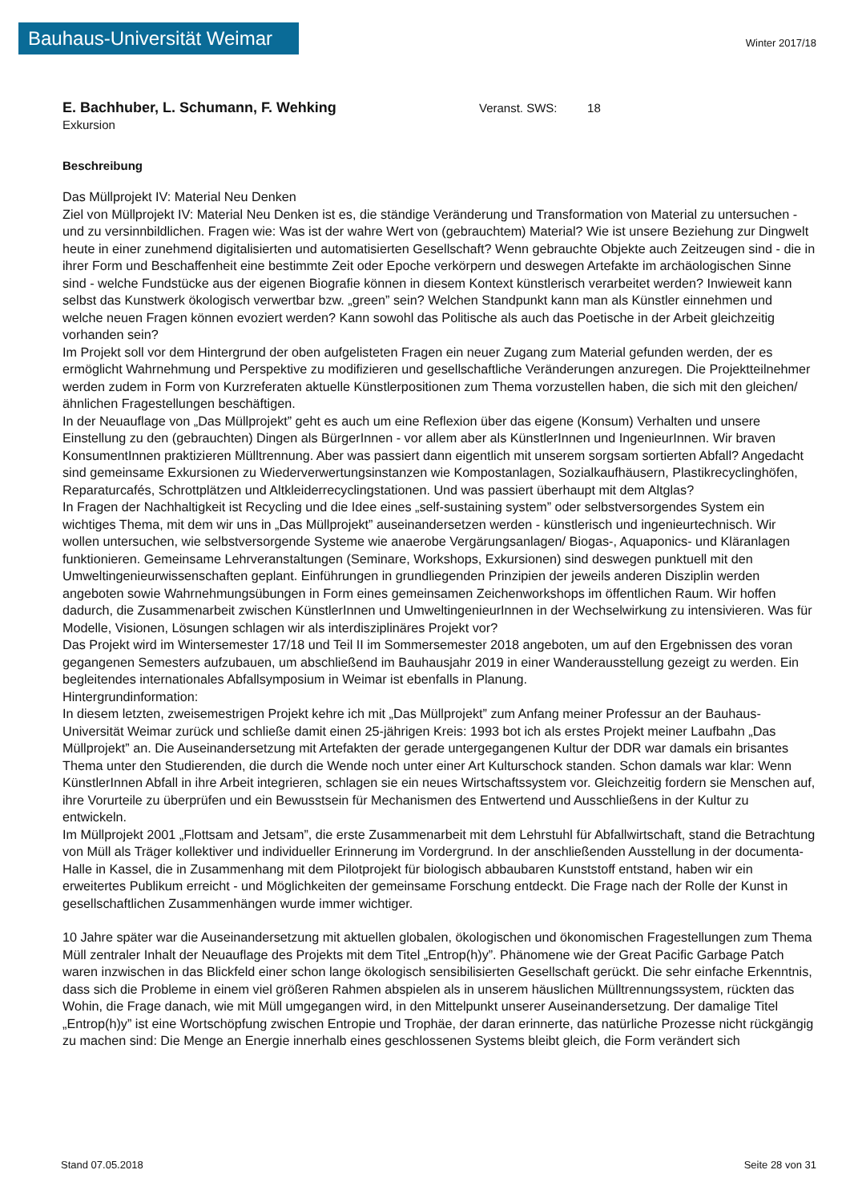Bauhaus-Universität Weimar
Winter 2017/18
E. Bachhuber, L. Schumann, F. Wehking
Veranst. SWS: 18
Exkursion
Beschreibung
Das Müllprojekt IV: Material Neu Denken
Ziel von Müllprojekt IV: Material Neu Denken ist es, die ständige Veränderung und Transformation von Material zu untersuchen - und zu versinnbildlichen. Fragen wie: Was ist der wahre Wert von (gebrauchtem) Material? Wie ist unsere Beziehung zur Dingwelt heute in einer zunehmend digitalisierten und automatisierten Gesellschaft? Wenn gebrauchte Objekte auch Zeitzeugen sind - die in ihrer Form und Beschaffenheit eine bestimmte Zeit oder Epoche verkörpern und deswegen Artefakte im archäologischen Sinne sind - welche Fundstücke aus der eigenen Biografie können in diesem Kontext künstlerisch verarbeitet werden? Inwieweit kann selbst das Kunstwerk ökologisch verwertbar bzw. „green” sein? Welchen Standpunkt kann man als Künstler einnehmen und welche neuen Fragen können evoziert werden? Kann sowohl das Politische als auch das Poetische in der Arbeit gleichzeitig vorhanden sein?
Im Projekt soll vor dem Hintergrund der oben aufgelisteten Fragen ein neuer Zugang zum Material gefunden werden, der es ermöglicht Wahrnehmung und Perspektive zu modifizieren und gesellschaftliche Veränderungen anzuregen. Die Projektteilnehmer werden zudem in Form von Kurzreferaten aktuelle Künstlerpositionen zum Thema vorzustellen haben, die sich mit den gleichen/ähnlichen Fragestellungen beschäftigen.
In der Neuauflage von „Das Müllprojekt” geht es auch um eine Reflexion über das eigene (Konsum) Verhalten und unsere Einstellung zu den (gebrauchten) Dingen als BürgerInnen - vor allem aber als KünstlerInnen und IngenieurInnen. Wir braven KonsumentInnen praktizieren Mülltrennung. Aber was passiert dann eigentlich mit unserem sorgsam sortierten Abfall? Angedacht sind gemeinsame Exkursionen zu Wiederverwertungsinstanzen wie Kompostanlagen, Sozialkaufhäusern, Plastikrecyclinghöfen, Reparaturcafés, Schrottplätzen und Altkleiderrecyclingstationen. Und was passiert überhaupt mit dem Altglas?
In Fragen der Nachhaltigkeit ist Recycling und die Idee eines „self-sustaining system” oder selbstversorgendes System ein wichtiges Thema, mit dem wir uns in „Das Müllprojekt” auseinandersetzen werden - künstlerisch und ingenieurtechnisch. Wir wollen untersuchen, wie selbstversorgende Systeme wie anaerobe Vergärungsanlagen/ Biogas-, Aquaponics- und Kläranlagen funktionieren. Gemeinsame Lehrveranstaltungen (Seminare, Workshops, Exkursionen) sind deswegen punktuell mit den Umweltingenieurwissenschaften geplant. Einführungen in grundliegenden Prinzipien der jeweils anderen Disziplin werden angeboten sowie Wahrnehmungsübungen in Form eines gemeinsamen Zeichenworkshops im öffentlichen Raum. Wir hoffen dadurch, die Zusammenarbeit zwischen KünstlerInnen und UmweltingenieurInnen in der Wechselwirkung zu intensivieren. Was für Modelle, Visionen, Lösungen schlagen wir als interdisziplinäres Projekt vor?
Das Projekt wird im Wintersemester 17/18 und Teil II im Sommersemester 2018 angeboten, um auf den Ergebnissen des voran gegangenen Semesters aufzubauen, um abschließend im Bauhausjahr 2019 in einer Wanderausstellung gezeigt zu werden. Ein begleitendes internationales Abfallsymposium in Weimar ist ebenfalls in Planung.
Hintergrundinformation:
In diesem letzten, zweisemestrigen Projekt kehre ich mit „Das Müllprojekt” zum Anfang meiner Professur an der Bauhaus-Universität Weimar zurück und schließe damit einen 25-jährigen Kreis: 1993 bot ich als erstes Projekt meiner Laufbahn „Das Müllprojekt” an. Die Auseinandersetzung mit Artefakten der gerade untergegangenen Kultur der DDR war damals ein brisantes Thema unter den Studierenden, die durch die Wende noch unter einer Art Kulturschock standen. Schon damals war klar: Wenn KünstlerInnen Abfall in ihre Arbeit integrieren, schlagen sie ein neues Wirtschaftssystem vor. Gleichzeitig fordern sie Menschen auf, ihre Vorurteile zu überprüfen und ein Bewusstsein für Mechanismen des Entwertend und Ausschließens in der Kultur zu entwickeln.
Im Müllprojekt 2001 „Flottsam and Jetsam”, die erste Zusammenarbeit mit dem Lehrstuhl für Abfallwirtschaft, stand die Betrachtung von Müll als Träger kollektiver und individueller Erinnerung im Vordergrund. In der anschließenden Ausstellung in der documenta-Halle in Kassel, die in Zusammenhang mit dem Pilotprojekt für biologisch abbaubaren Kunststoff entstand, haben wir ein erweitertes Publikum erreicht - und Möglichkeiten der gemeinsame Forschung entdeckt. Die Frage nach der Rolle der Kunst in gesellschaftlichen Zusammenhängen wurde immer wichtiger.
10 Jahre später war die Auseinandersetzung mit aktuellen globalen, ökologischen und ökonomischen Fragestellungen zum Thema Müll zentraler Inhalt der Neuauflage des Projekts mit dem Titel „Entrop(h)y”. Phänomene wie der Great Pacific Garbage Patch waren inzwischen in das Blickfeld einer schon lange ökologisch sensibilisierten Gesellschaft gerückt. Die sehr einfache Erkenntnis, dass sich die Probleme in einem viel größeren Rahmen abspielen als in unserem häuslichen Mülltrennungssystem, rückten das Wohin, die Frage danach, wie mit Müll umgegangen wird, in den Mittelpunkt unserer Auseinandersetzung. Der damalige Titel „Entrop(h)y” ist eine Wortschöpfung zwischen Entropie und Trophäe, der daran erinnerte, das natürliche Prozesse nicht rückgängig zu machen sind: Die Menge an Energie innerhalb eines geschlossenen Systems bleibt gleich, die Form verändert sich
Stand 07.05.2018 Seite 28 von 31